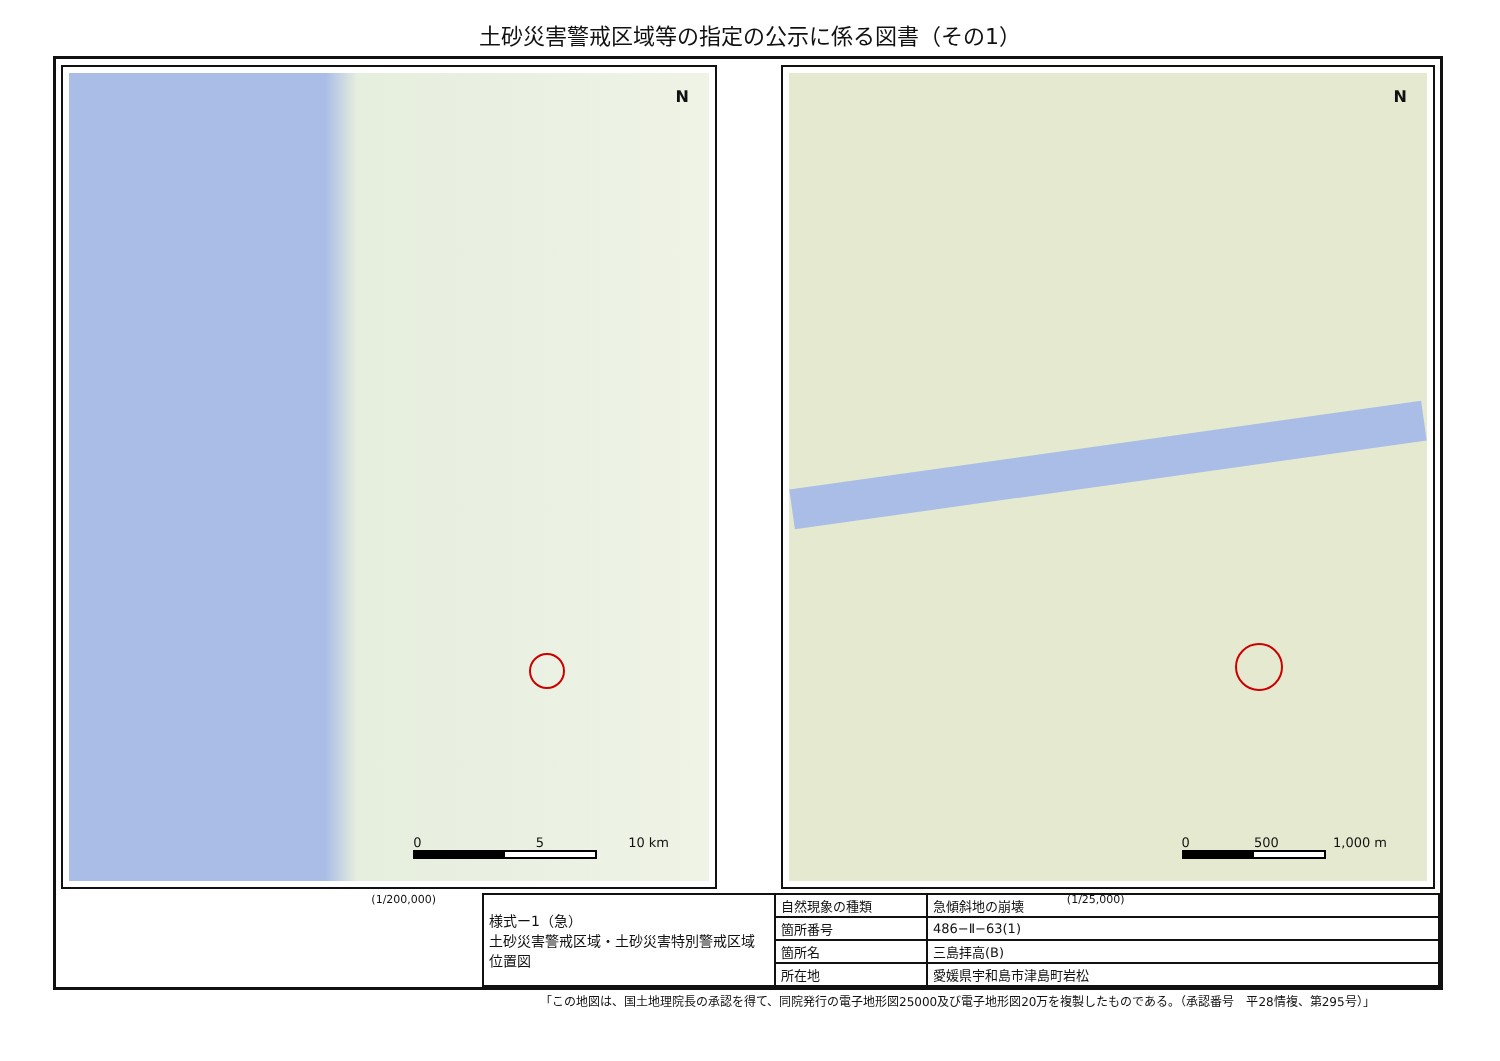土砂災害警戒区域等の指定の公示に係る図書（その1）
N
0 5 10 km
N
0 500 1,000 m
(1/200,000) (1/25,000)
| 様式ー1（急） 土砂災害警戒区域・土砂災害特別警戒区域 位置図 | 自然現象の種類 | 急傾斜地の崩壊 |
| | 箇所番号 | 486−Ⅱ−63(1) |
| | 箇所名 | 三島拝高(B) |
| | 所在地 | 愛媛県宇和島市津島町岩松 |
「この地図は、国土地理院長の承認を得て、同院発行の電子地形図25000及び電子地形図20万を複製したものである。（承認番号　平28情複、第295号）」